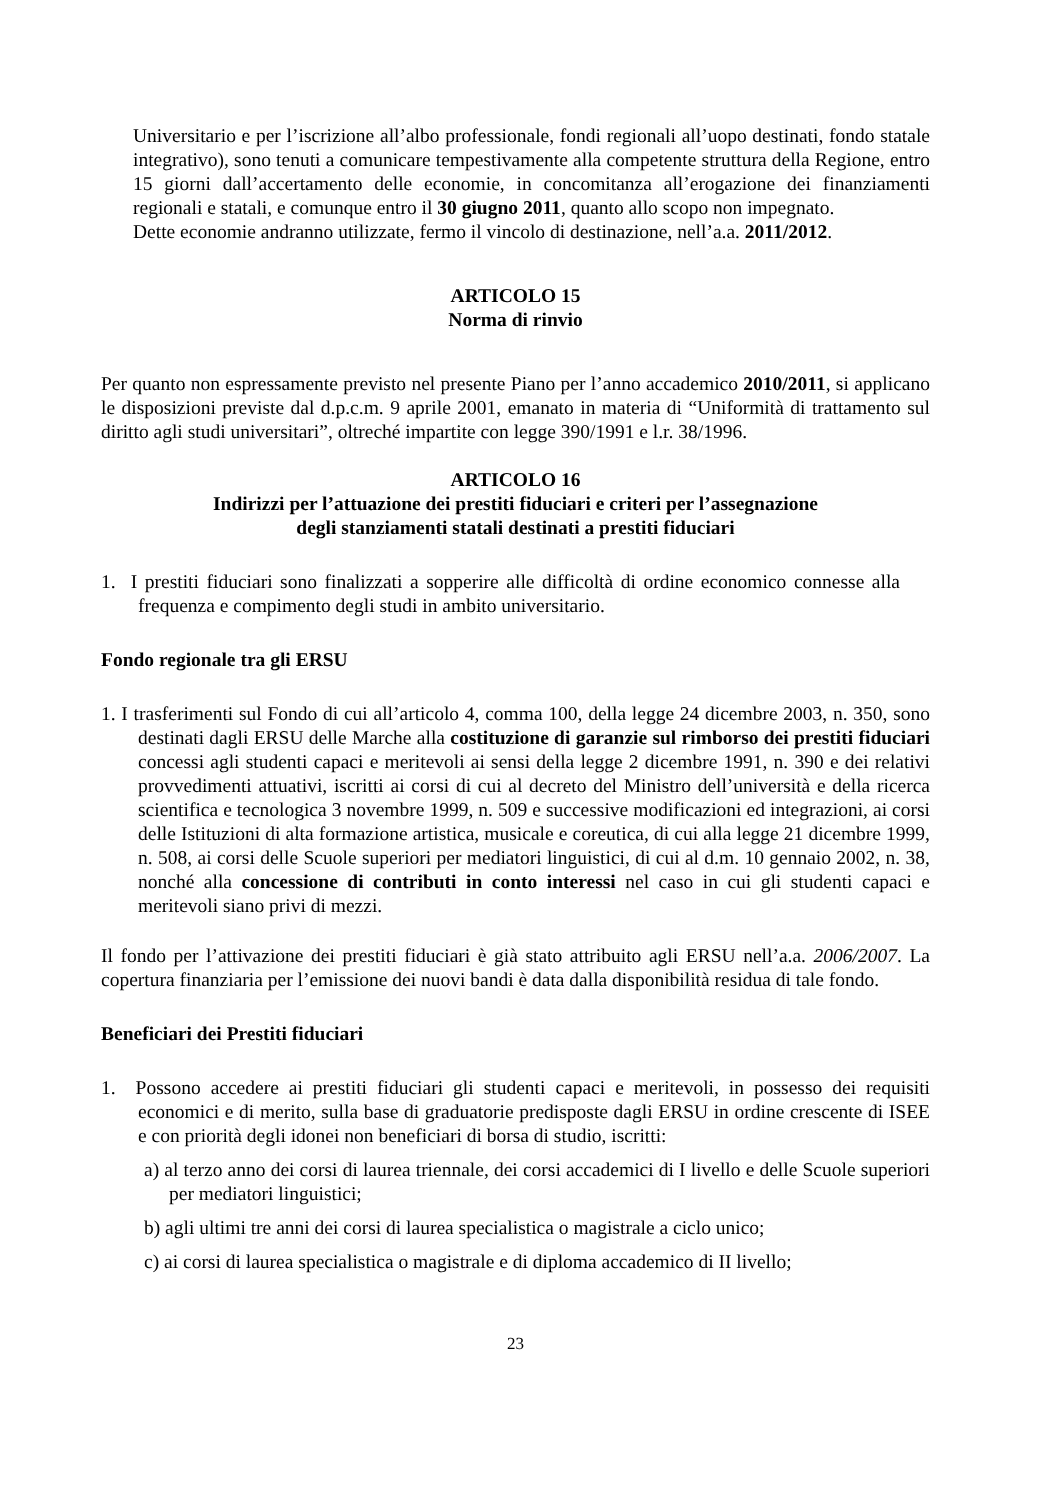Universitario e per l’iscrizione all’albo professionale, fondi regionali all’uopo destinati, fondo statale integrativo), sono tenuti a comunicare tempestivamente alla competente struttura della Regione, entro 15 giorni dall’accertamento delle economie, in concomitanza all’erogazione dei finanziamenti regionali e statali, e comunque entro il 30 giugno 2011, quanto allo scopo non impegnato.
Dette economie andranno utilizzate, fermo il vincolo di destinazione, nell’a.a. 2011/2012.
ARTICOLO 15
Norma di rinvio
Per quanto non espressamente previsto nel presente Piano per l’anno accademico 2010/2011, si applicano le disposizioni previste dal d.p.c.m. 9 aprile 2001, emanato in materia di “Uniformità di trattamento sul diritto agli studi universitari”, oltreché impartite con legge 390/1991 e l.r. 38/1996.
ARTICOLO 16
Indirizzi per l’attuazione dei prestiti fiduciari e criteri per l’assegnazione
degli stanziamenti statali destinati a prestiti fiduciari
1. I prestiti fiduciari sono finalizzati a sopperire alle difficoltà di ordine economico connesse alla frequenza e compimento degli studi in ambito universitario.
Fondo regionale tra gli ERSU
1. I trasferimenti sul Fondo di cui all’articolo 4, comma 100, della legge 24 dicembre 2003, n. 350, sono destinati dagli ERSU delle Marche alla costituzione di garanzie sul rimborso dei prestiti fiduciari concessi agli studenti capaci e meritevoli ai sensi della legge 2 dicembre 1991, n. 390 e dei relativi provvedimenti attuativi, iscritti ai corsi di cui al decreto del Ministro dell’università e della ricerca scientifica e tecnologica 3 novembre 1999, n. 509 e successive modificazioni ed integrazioni, ai corsi delle Istituzioni di alta formazione artistica, musicale e coreutica, di cui alla legge 21 dicembre 1999, n. 508, ai corsi delle Scuole superiori per mediatori linguistici, di cui al d.m. 10 gennaio 2002, n. 38, nonché alla concessione di contributi in conto interessi nel caso in cui gli studenti capaci e meritevoli siano privi di mezzi.
Il fondo per l’attivazione dei prestiti fiduciari è già stato attribuito agli ERSU nell’a.a. 2006/2007. La copertura finanziaria per l’emissione dei nuovi bandi è data dalla disponibilità residua di tale fondo.
Beneficiari dei Prestiti fiduciari
1. Possono accedere ai prestiti fiduciari gli studenti capaci e meritevoli, in possesso dei requisiti economici e di merito, sulla base di graduatorie predisposte dagli ERSU in ordine crescente di ISEE e con priorità degli idonei non beneficiari di borsa di studio, iscritti:
a) al terzo anno dei corsi di laurea triennale, dei corsi accademici di I livello e delle Scuole superiori per mediatori linguistici;
b) agli ultimi tre anni dei corsi di laurea specialistica o magistrale a ciclo unico;
c) ai corsi di laurea specialistica o magistrale e di diploma accademico di II livello;
23